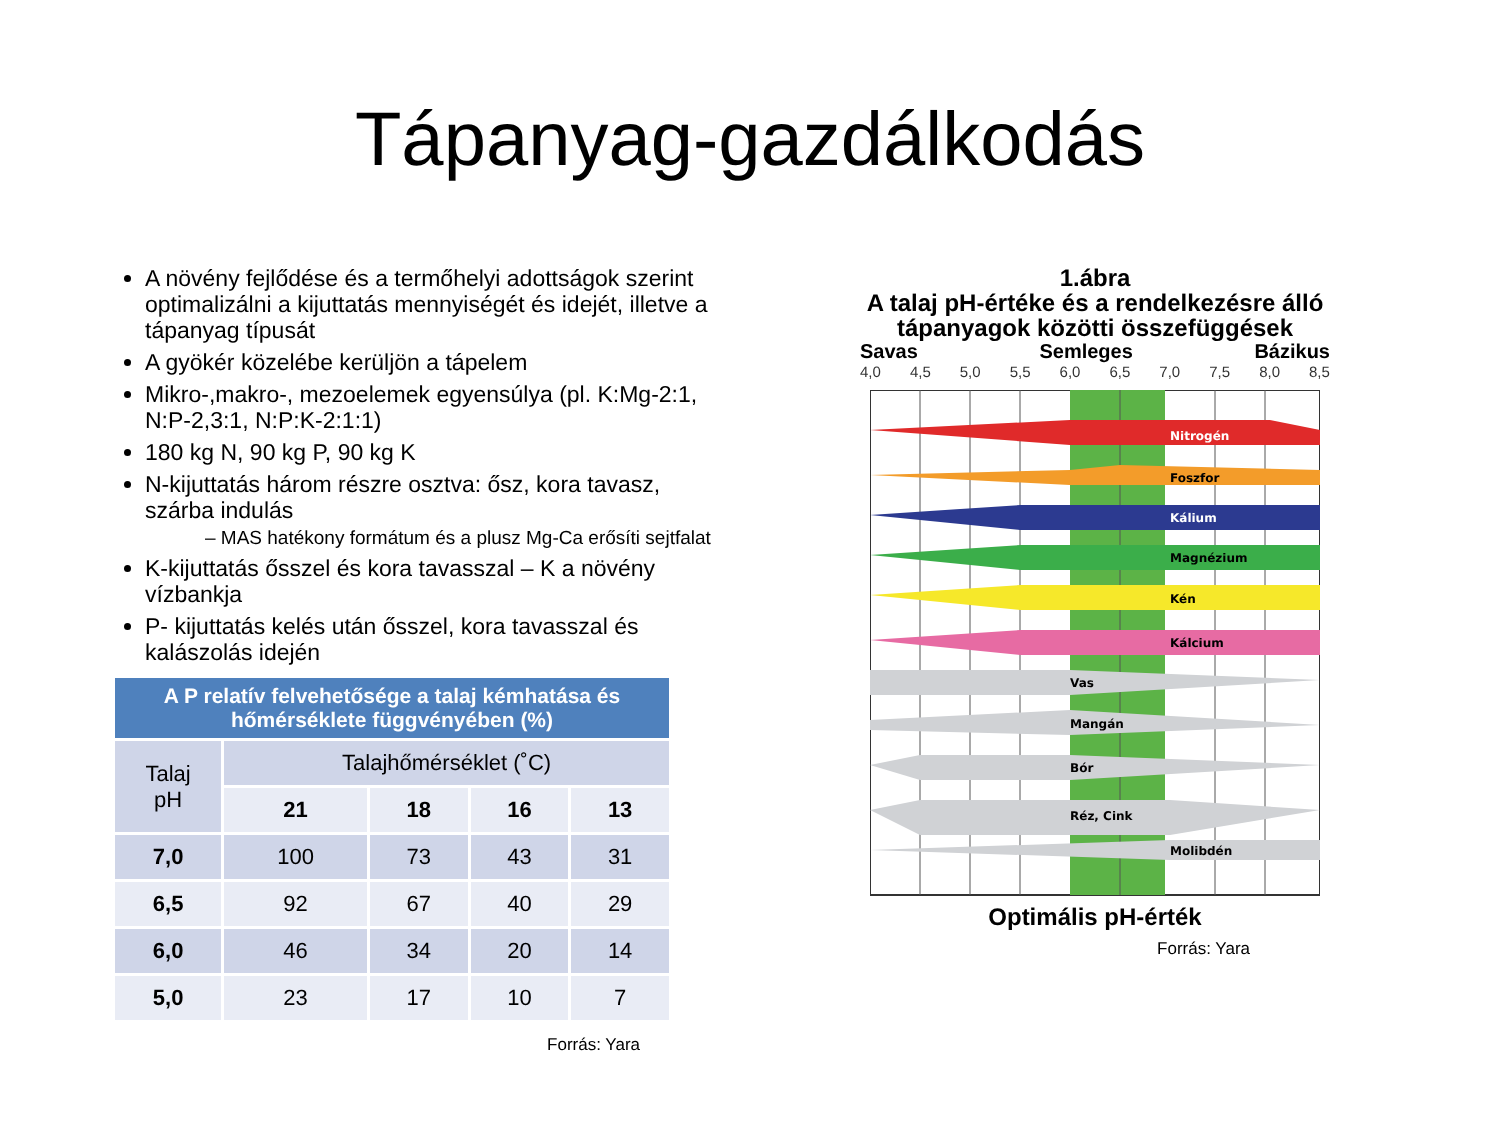Tápanyag-gazdálkodás
A növény fejlődése és a termőhelyi adottságok szerint optimalizálni a kijuttatás mennyiségét és idejét, illetve a tápanyag típusát
A gyökér közelébe kerüljön a tápelem
Mikro-,makro-, mezoelemek egyensúlya (pl. K:Mg-2:1, N:P-2,3:1, N:P:K-2:1:1)
180 kg N, 90 kg P, 90 kg K
N-kijuttatás három részre osztva: ősz, kora tavasz, szárba indulás
– MAS hatékony formátum és a plusz Mg-Ca erősíti sejtfalat
K-kijuttatás ősszel és kora tavasszal – K a növény vízbankja
P- kijuttatás kelés után ősszel, kora tavasszal és kalászolás idején
| A P relatív felvehetősége a talaj kémhatása és hőmérséklete függvényében (%) | | | | |
| --- | --- | --- | --- | --- |
| Talaj pH | Talajhőmérséklet (˚C) | | | |
| | 21 | 18 | 16 | 13 |
| 7,0 | 100 | 73 | 43 | 31 |
| 6,5 | 92 | 67 | 40 | 29 |
| 6,0 | 46 | 34 | 20 | 14 |
| 5,0 | 23 | 17 | 10 | 7 |
Forrás: Yara
1.ábra
A talaj pH-értéke és a rendelkezésre álló tápanyagok közötti összefüggések
Savas Semleges Bázikus
4,0 4,5 5,0 5,5 6,0 6,5 7,0 7,5 8,0 8,5
Nitrogén
Foszfor
Kálium
Magnézium
Kén
Kálcium
Vas
Mangán
Bór
Réz, Cink
Molibdén
Optimális pH-érték
Forrás: Yara